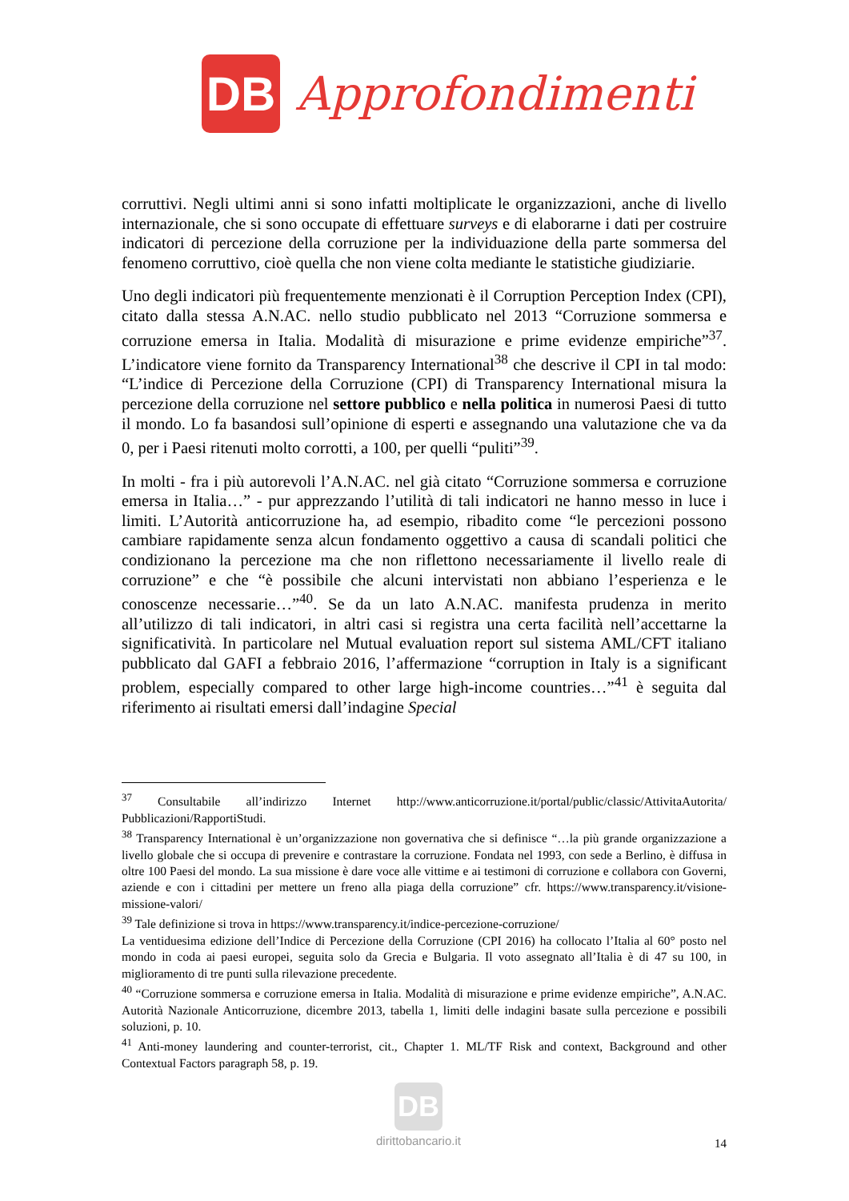DB
Approfondimenti
corruttivi. Negli ultimi anni si sono infatti moltiplicate le organizzazioni, anche di livello internazionale, che si sono occupate di effettuare surveys e di elaborarne i dati per costruire indicatori di percezione della corruzione per la individuazione della parte sommersa del fenomeno corruttivo, cioè quella che non viene colta mediante le statistiche giudiziarie.
Uno degli indicatori più frequentemente menzionati è il Corruption Perception Index (CPI), citato dalla stessa A.N.AC. nello studio pubblicato nel 2013 “Corruzione sommersa e corruzione emersa in Italia. Modalità di misurazione e prime evidenze empiriche”<sup>37</sup>. L’indicatore viene fornito da Transparency International<sup>38</sup> che descrive il CPI in tal modo: “L’indice di Percezione della Corruzione (CPI) di Transparency International misura la percezione della corruzione nel settore pubblico e nella politica in numerosi Paesi di tutto il mondo. Lo fa basandosi sull’opinione di esperti e assegnando una valutazione che va da 0, per i Paesi ritenuti molto corrotti, a 100, per quelli “puliti”<sup>39</sup>.
In molti - fra i più autorevoli l’A.N.AC. nel già citato “Corruzione sommersa e corruzione emersa in Italia…” - pur apprezzando l’utilità di tali indicatori ne hanno messo in luce i limiti. L’Autorità anticorruzione ha, ad esempio, ribadito come “le percezioni possono cambiare rapidamente senza alcun fondamento oggettivo a causa di scandali politici che condizionano la percezione ma che non riflettono necessariamente il livello reale di corruzione” e che “è possibile che alcuni intervistati non abbiano l’esperienza e le conoscenze necessarie…”<sup>40</sup>. Se da un lato A.N.AC. manifesta prudenza in merito all’utilizzo di tali indicatori, in altri casi si registra una certa facilità nell’accettarne la significatività. In particolare nel Mutual evaluation report sul sistema AML/CFT italiano pubblicato dal GAFI a febbraio 2016, l’affermazione “corruption in Italy is a significant problem, especially compared to other large high-income countries…”<sup>41</sup> è seguita dal riferimento ai risultati emersi dall’indagine Special
<sup>37</sup> Consultabile all’indirizzo Internet http://www.anticorruzione.it/portal/public/classic/AttivitaAutorita/ Pubblicazioni/RapportiStudi.
<sup>38</sup> Transparency International è un’organizzazione non governativa che si definisce “…la più grande organizzazione a livello globale che si occupa di prevenire e contrastare la corruzione. Fondata nel 1993, con sede a Berlino, è diffusa in oltre 100 Paesi del mondo. La sua missione è dare voce alle vittime e ai testimoni di corruzione e collabora con Governi, aziende e con i cittadini per mettere un freno alla piaga della corruzione” cfr. https://www.transparency.it/visione-missione-valori/
<sup>39</sup> Tale definizione si trova in https://www.transparency.it/indice-percezione-corruzione/
La ventiduesima edizione dell’Indice di Percezione della Corruzione (CPI 2016) ha collocato l’Italia al 60° posto nel mondo in coda ai paesi europei, seguita solo da Grecia e Bulgaria. Il voto assegnato all’Italia è di 47 su 100, in miglioramento di tre punti sulla rilevazione precedente.
<sup>40</sup> “Corruzione sommersa e corruzione emersa in Italia. Modalità di misurazione e prime evidenze empiriche”, A.N.AC. Autorità Nazionale Anticorruzione, dicembre 2013, tabella 1, limiti delle indagini basate sulla percezione e possibili soluzioni, p. 10.
<sup>41</sup> Anti-money laundering and counter-terrorist, cit., Chapter 1. ML/TF Risk and context, Background and other Contextual Factors paragraph 58, p. 19.
DB
dirittobancario.it
14